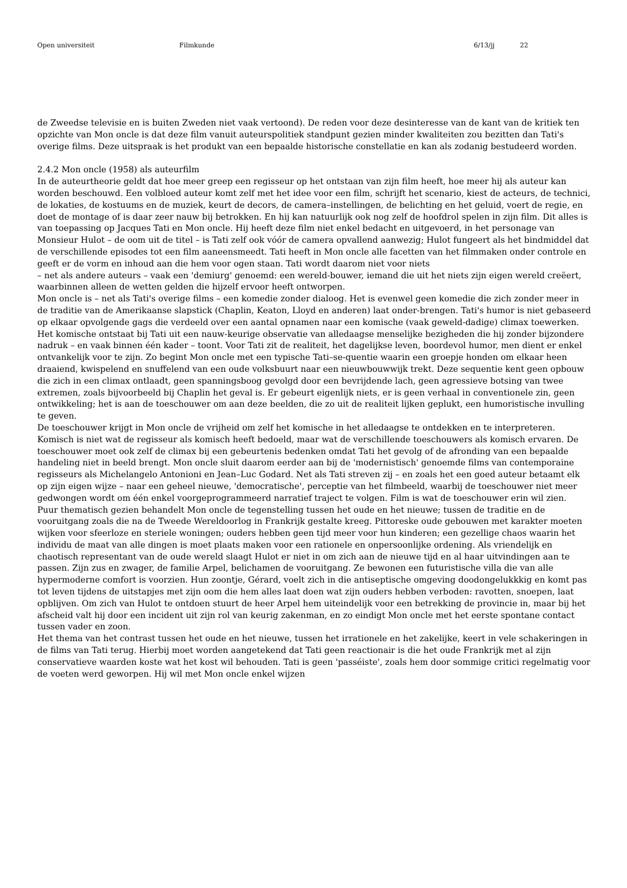Open universiteit Filmkunde 6/13/jj 22
de Zweedse televisie en is buiten Zweden niet vaak vertoond). De reden voor deze desinteresse van de kant van de kritiek ten opzichte van Mon oncle is dat deze film vanuit auteurspolitiek standpunt gezien minder kwaliteiten zou bezitten dan Tati's overige films. Deze uitspraak is het produkt van een bepaalde historische constellatie en kan als zodanig bestudeerd worden.
2.4.2 Mon oncle (1958) als auteurfilm
In de auteurtheorie geldt dat hoe meer greep een regisseur op het ontstaan van zijn film heeft, hoe meer hij als auteur kan worden beschouwd. Een volbloed auteur komt zelf met het idee voor een film, schrijft het scenario, kiest de acteurs, de technici, de lokaties, de kostuums en de muziek, keurt de decors, de camera–instellingen, de belichting en het geluid, voert de regie, en doet de montage of is daar zeer nauw bij betrokken. En hij kan natuurlijk ook nog zelf de hoofdrol spelen in zijn film. Dit alles is van toepassing op Jacques Tati en Mon oncle. Hij heeft deze film niet enkel bedacht en uitgevoerd, in het personage van Monsieur Hulot – de oom uit de titel – is Tati zelf ook vóór de camera opvallend aanwezig; Hulot fungeert als het bindmiddel dat de verschillende episodes tot een film aaneensmeedt. Tati heeft in Mon oncle alle facetten van het filmmaken onder controle en geeft er de vorm en inhoud aan die hem voor ogen staan. Tati wordt daarom niet voor niets
– net als andere auteurs – vaak een 'demiurg' genoemd: een wereld-bouwer, iemand die uit het niets zijn eigen wereld creëert, waarbinnen alleen de wetten gelden die hijzelf ervoor heeft ontworpen.
Mon oncle is – net als Tati's overige films – een komedie zonder dialoog. Het is evenwel geen komedie die zich zonder meer in de traditie van de Amerikaanse slapstick (Chaplin, Keaton, Lloyd en anderen) laat onder-brengen. Tati's humor is niet gebaseerd op elkaar opvolgende gags die verdeeld over een aantal opnamen naar een komische (vaak geweld-dadige) climax toewerken. Het komische ontstaat bij Tati uit een nauw-keurige observatie van alledaagse menselijke bezigheden die hij zonder bijzondere nadruk – en vaak binnen één kader – toont. Voor Tati zit de realiteit, het dagelijkse leven, boordevol humor, men dient er enkel ontvankelijk voor te zijn. Zo begint Mon oncle met een typische Tati–se-quentie waarin een groepje honden om elkaar heen draaiend, kwispelend en snuffelend van een oude volksbuurt naar een nieuwbouwwijk trekt. Deze sequentie kent geen opbouw die zich in een climax ontlaadt, geen spanningsboog gevolgd door een bevrijdende lach, geen agressieve botsing van twee extremen, zoals bijvoorbeeld bij Chaplin het geval is. Er gebeurt eigenlijk niets, er is geen verhaal in conventionele zin, geen ontwikkeling; het is aan de toeschouwer om aan deze beelden, die zo uit de realiteit lijken geplukt, een humoristische invulling te geven.
De toeschouwer krijgt in Mon oncle de vrijheid om zelf het komische in het alledaagse te ontdekken en te interpreteren. Komisch is niet wat de regisseur als komisch heeft bedoeld, maar wat de verschillende toeschouwers als komisch ervaren. De toeschouwer moet ook zelf de climax bij een gebeurtenis bedenken omdat Tati het gevolg of de afronding van een bepaalde handeling niet in beeld brengt. Mon oncle sluit daarom eerder aan bij de 'modernistisch' genoemde films van contemporaine regisseurs als Michelangelo Antonioni en Jean–Luc Godard. Net als Tati streven zij – en zoals het een goed auteur betaamt elk op zijn eigen wijze – naar een geheel nieuwe, 'democratische', perceptie van het filmbeeld, waarbij de toeschouwer niet meer gedwongen wordt om één enkel voorgeprogrammeerd narratief traject te volgen. Film is wat de toeschouwer erin wil zien.
Puur thematisch gezien behandelt Mon oncle de tegenstelling tussen het oude en het nieuwe; tussen de traditie en de vooruitgang zoals die na de Tweede Wereldoorlog in Frankrijk gestalte kreeg. Pittoreske oude gebouwen met karakter moeten wijken voor sfeerloze en steriele woningen; ouders hebben geen tijd meer voor hun kinderen; een gezellige chaos waarin het individu de maat van alle dingen is moet plaats maken voor een rationele en onpersoonlijke ordening. Als vriendelijk en chaotisch representant van de oude wereld slaagt Hulot er niet in om zich aan de nieuwe tijd en al haar uitvindingen aan te passen. Zijn zus en zwager, de familie Arpel, belichamen de vooruitgang. Ze bewonen een futuristische villa die van alle hypermoderne comfort is voorzien. Hun zoontje, Gérard, voelt zich in die antiseptische omgeving doodongelukkkig en komt pas tot leven tijdens de uitstapjes met zijn oom die hem alles laat doen wat zijn ouders hebben verboden: ravotten, snoepen, laat opblijven. Om zich van Hulot te ontdoen stuurt de heer Arpel hem uiteindelijk voor een betrekking de provincie in, maar bij het afscheid valt hij door een incident uit zijn rol van keurig zakenman, en zo eindigt Mon oncle met het eerste spontane contact tussen vader en zoon.
Het thema van het contrast tussen het oude en het nieuwe, tussen het irrationele en het zakelijke, keert in vele schakeringen in de films van Tati terug. Hierbij moet worden aangetekend dat Tati geen reactionair is die het oude Frankrijk met al zijn conservatieve waarden koste wat het kost wil behouden. Tati is geen 'passéiste', zoals hem door sommige critici regelmatig voor de voeten werd geworpen. Hij wil met Mon oncle enkel wijzen